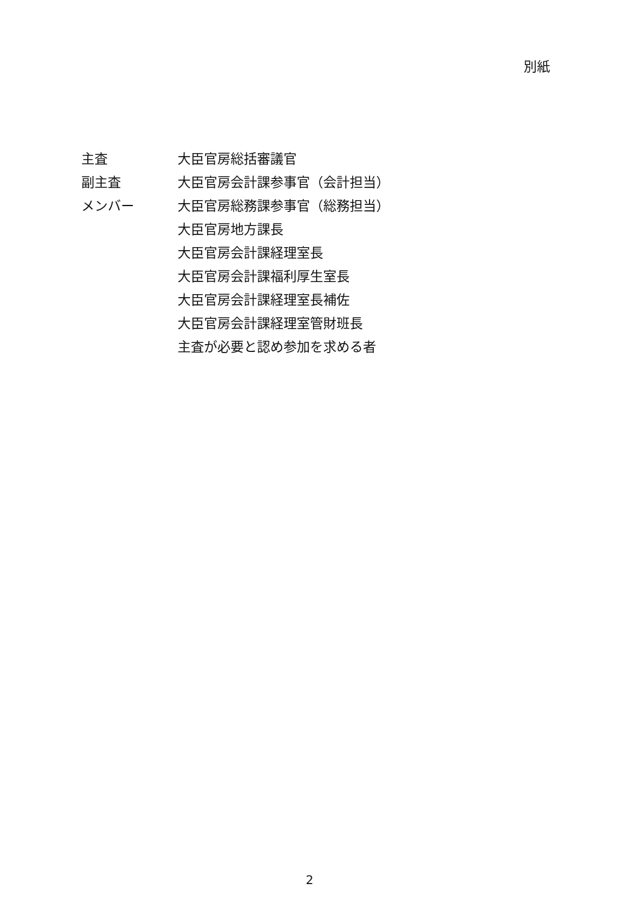別紙
| 主査 | 大臣官房総括審議官 |
| 副主査 | 大臣官房会計課参事官（会計担当） |
| メンバー | 大臣官房総務課参事官（総務担当） |
| | 大臣官房地方課長 |
| | 大臣官房会計課経理室長 |
| | 大臣官房会計課福利厚生室長 |
| | 大臣官房会計課経理室長補佐 |
| | 大臣官房会計課経理室管財班長 |
| | 主査が必要と認め参加を求める者 |
2